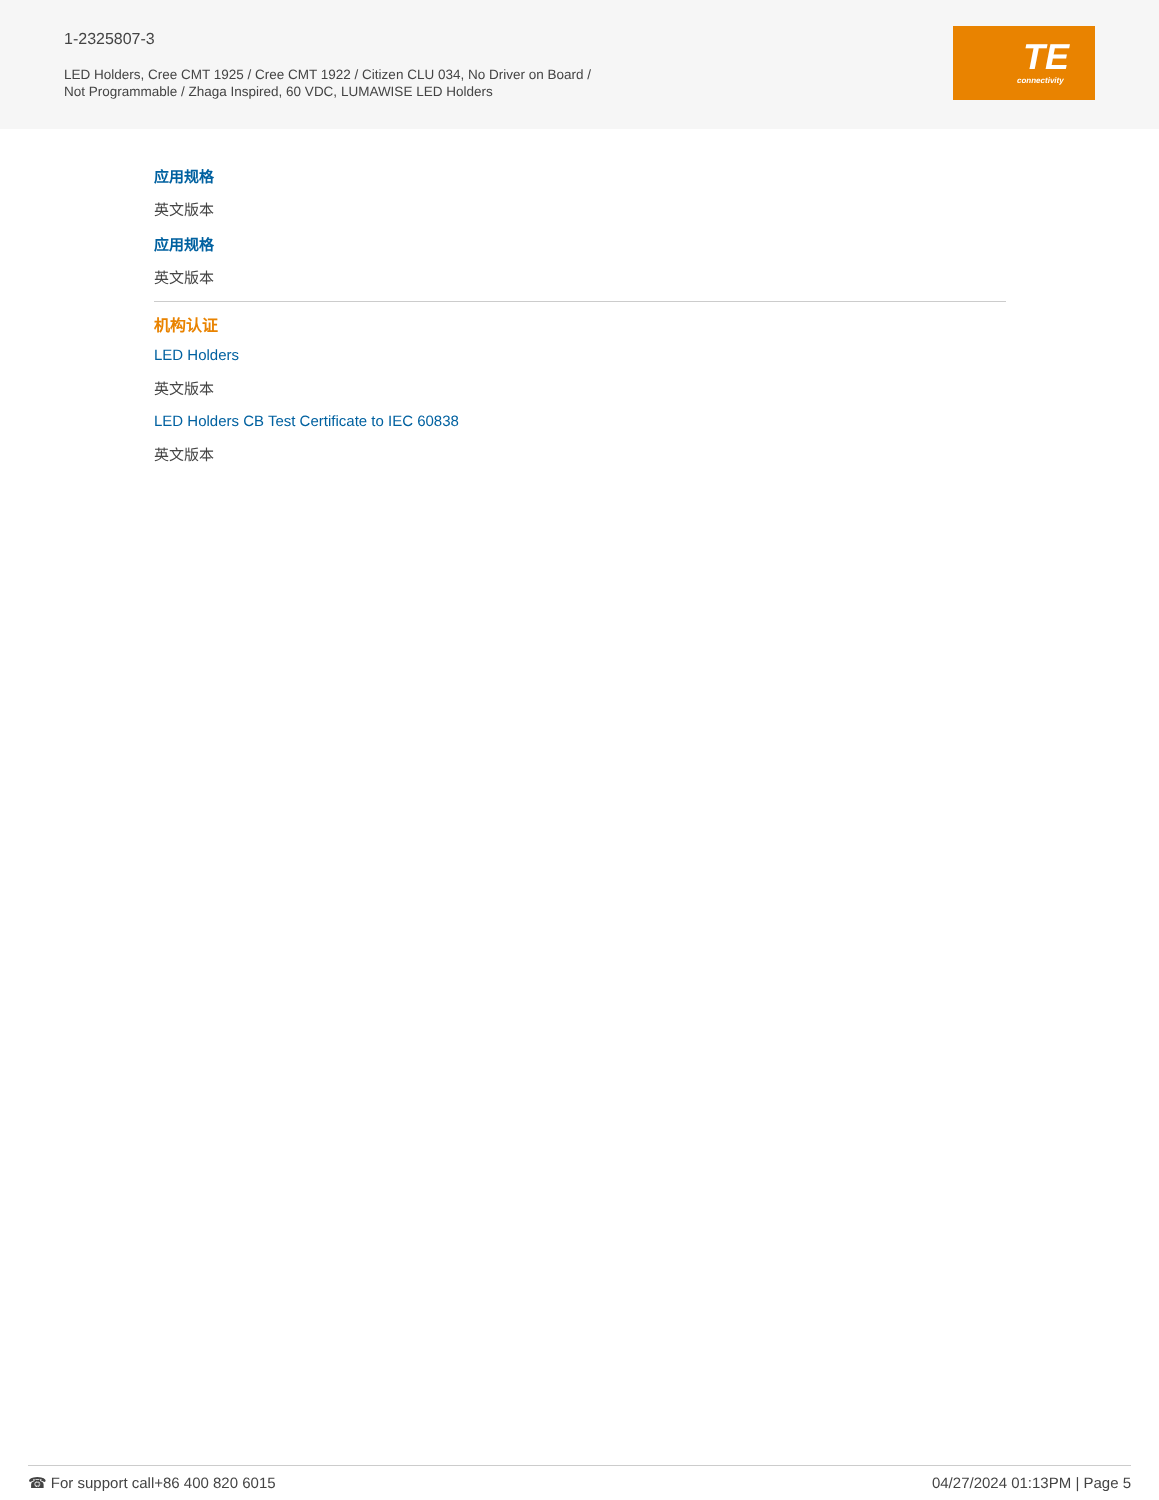1-2325807-3
LED Holders, Cree CMT 1925 / Cree CMT 1922 / Citizen CLU 034, No Driver on Board / Not Programmable / Zhaga Inspired, 60 VDC, LUMAWISE LED Holders
TE
connectivity
应用规格
英文版本
应用规格
英文版本
机构认证
LED Holders
英文版本
LED Holders CB Test Certificate to IEC 60838
英文版本
☎ For support call+86 400 820 6015 04/27/2024 01:13PM | Page 5